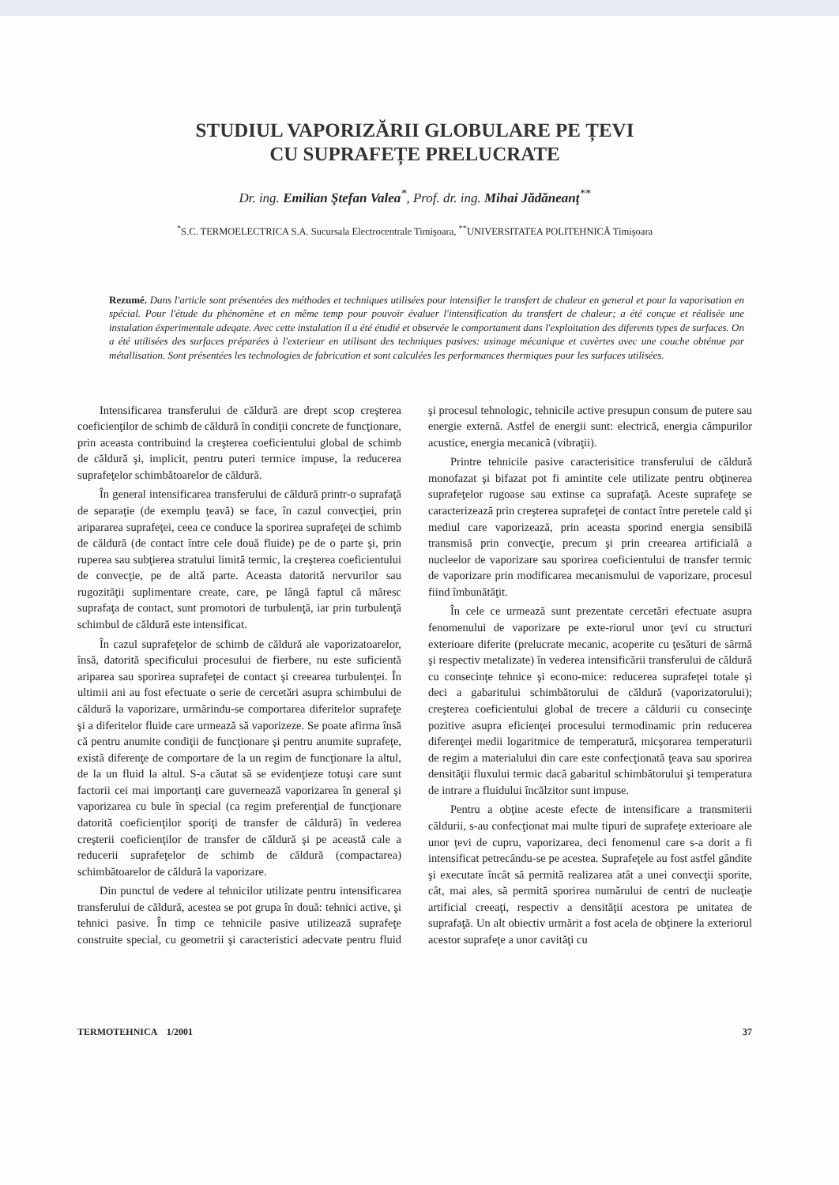STUDIUL VAPORIZĂRII GLOBULARE PE ȚEVI
CU SUPRAFEȚE PRELUCRATE
Dr. ing. Emilian Ştefan Valea<sup>*</sup>, Prof. dr. ing. Mihai Jădăneanţ<sup>**</sup>
<sup>*</sup> S.C. TERMOELECTRICA S.A. Sucursala Electrocentrale Timişoara, <sup>**</sup>UNIVERSITATEA POLITEHNICĂ Timişoara
Rezumé. Dans l'article sont présentées des méthodes et techniques utilisées pour intensifier le transfert de chaleur en general et pour la vaporisation en spécial. Pour l'étude du phénomène et en même temp pour pouvoir évaluer l'intensification du transfert de chaleur; a été conçue et réalisée une instalation éxperimentale adeqate. Avec cette instalation il a été étudié et observée le comportament dans l'exploitation des diferents types de surfaces. On a été utilisées des surfaces préparées à l'exterieur en utilisant des techniques pasives: usinage mécanique et cuvèrtes avec une couche obténue par métallisation. Sont présentées les technologies de fabrication et sont calculées les performances thermiques pour les surfaces utilisées.
Intensificarea transferului de căldură are drept scop creşterea coeficienţilor de schimb de căldură în condiţii concrete de funcţionare, prin aceasta contribuind la creşterea coeficientului global de schimb de căldură şi, implicit, pentru puteri termice impuse, la reducerea suprafeţelor schimbătoarelor de căldură.
În general intensificarea transferului de căldură printr-o suprafaţă de separaţie (de exemplu ţeavă) se face, în cazul convecţiei, prin aripararea suprafeţei, ceea ce conduce la sporirea suprafeţei de schimb de căldură (de contact între cele două fluide) pe de o parte şi, prin ruperea sau subţierea stratului limită termic, la creşterea coeficientului de convecţie, pe de altă parte. Aceasta datorită nervurilor sau rugozităţii suplimentare create, care, pe lângă faptul că măresc suprafaţa de contact, sunt promotori de turbulenţă, iar prin turbulenţă schimbul de căldură este intensificat.
În cazul suprafeţelor de schimb de căldură ale vaporizatoarelor, însă, datorită specificului procesului de fierbere, nu este suficientă aripareа sau sporirea suprafeţei de contact şi creearea turbulenţei. În ultimii ani au fost efectuate o serie de cercetări asupra schimbului de căldură la vaporizare, urmărindu-se comportarea diferitelor suprafeţe şi a diferitelor fluide care urmează să vaporizeze. Se poate afirma însă că pentru anumite condiţii de funcţionare şi pentru anumite suprafeţe, există diferenţe de comportare de la un regim de funcţionare la altul, de la un fluid la altul. S-a căutat să se evidenţieze totuşi care sunt factorii cei mai importanţi care guvernează vaporizarea în general şi vaporizarea cu bule în special (ca regim preferenţial de funcţionare datorită coeficienţilor sporiţi de transfer de căldură) în vederea creşterii coeficienţilor de transfer de căldură şi pe această cale a reducerii suprafeţelor de schimb de căldură (compactarea) schimbătoarelor de căldură la vaporizare.
Din punctul de vedere al tehnicilor utilizate pentru intensificarea transferului de căldură, acestea se pot grupa în două: tehnici active, şi tehnici pasive. În timp ce tehnicile pasive utilizează suprafeţe construite special, cu geometrii şi caracteristici adecvate pentru fluid şi procesul tehnologic, tehnicile active presupun consum de putere sau energie externă. Astfel de energii sunt: electrică, energia câmpurilor acustice, energia mecanică (vibraţii).
Printre tehnicile pasive caracterisitice transferului de căldură monofazat şi bifazat pot fi amintite cele utilizate pentru obţinerea suprafeţelor rugoase sau extinse ca suprafaţă. Aceste suprafeţe se caracterizează prin creşterea suprafeţei de contact între peretele cald şi mediul care vaporizează, prin aceasta sporind energia sensibilă transmisă prin convecţie, precum şi prin creearea artificială a nucleelor de vaporizare sau sporirea coeficientului de transfer termic de vaporizare prin modificarea mecanismului de vaporizare, procesul fiind îmbunătăţit.
În cele ce urmează sunt prezentate cercetări efectuate asupra fenomenului de vaporizare pe exte-riorul unor ţevi cu structuri exterioare diferite (prelucrate mecanic, acoperite cu ţesături de sârmă şi respectiv metalizate) în vederea intensificării transferului de căldură cu consecinţe tehnice şi econo-mice: reducerea suprafeţei totale şi deci a gabaritului schimbătorului de căldură (vaporizatorului); creşterea coeficientului global de trecere a căldurii cu consecinţe pozitive asupra eficienţei procesului termodinamic prin reducerea diferenţei medii logaritmice de temperatură, micşorarea temperaturii de regim a materialului din care este confecţionată ţeava sau sporirea densităţii fluxului termic dacă gabaritul schimbătorului şi temperatura de intrare a fluidului încălzitor sunt impuse.
Pentru a obţine aceste efecte de intensificare a transmiterii căldurii, s-au confecţionat mai multe tipuri de suprafeţe exterioare ale unor ţevi de cupru, vaporizarea, deci fenomenul care s-a dorit a fi intensificat petrecându-se pe acestea. Suprafeţele au fost astfel gândite şi executate încât să permită realizarea atât a unei convecţii sporite, cât, mai ales, să permită sporirea numărului de centri de nucleaţie artificial creeaţi, respectiv a densităţii acestora pe unitatea de suprafaţă. Un alt obiectiv urmărit a fost acela de obţinere la exteriorul acestor suprafeţe a unor cavităţi cu
TERMOTEHNICA 1/2001 37